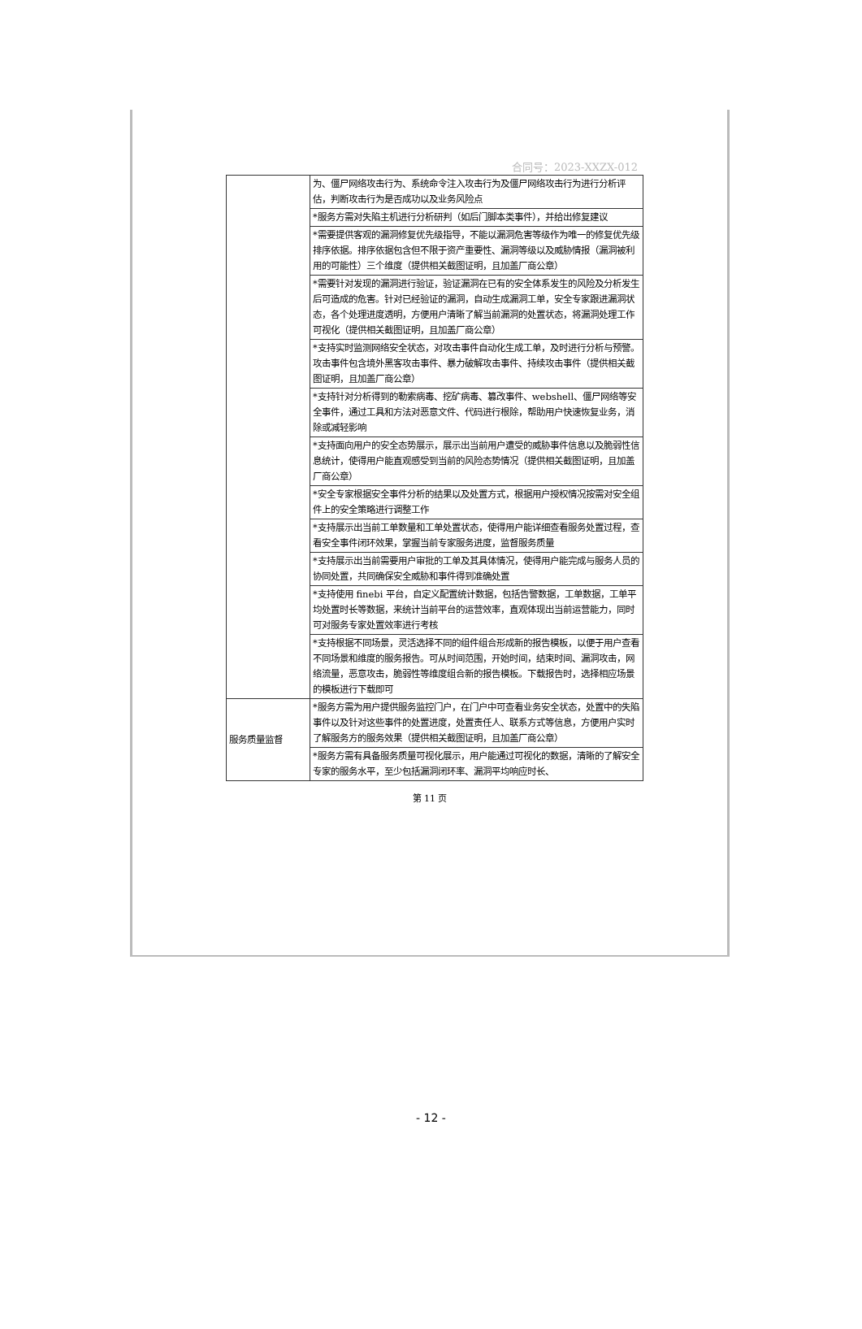合同号：2023-XXZX-012
| | 为、僵尸网络攻击行为、系统命令注入攻击行为及僵尸网络攻击行为进行分析评估，判断攻击行为是否成功以及业务风险点 |
| | *服务方需对失陷主机进行分析研判（如后门脚本类事件），并给出修复建议 |
| | *需要提供客观的漏洞修复优先级指导，不能以漏洞危害等级作为唯一的修复优先级排序依据。排序依据包含但不限于资产重要性、漏洞等级以及威胁情报（漏洞被利用的可能性）三个维度（提供相关截图证明，且加盖厂商公章） |
| | *需要针对发现的漏洞进行验证，验证漏洞在已有的安全体系发生的风险及分析发生后可造成的危害。针对已经验证的漏洞，自动生成漏洞工单，安全专家跟进漏洞状态，各个处理进度透明，方便用户清晰了解当前漏洞的处置状态，将漏洞处理工作可视化（提供相关截图证明，且加盖厂商公章） |
| | *支持实时监测网络安全状态，对攻击事件自动化生成工单，及时进行分析与预警。攻击事件包含境外黑客攻击事件、暴力破解攻击事件、持续攻击事件（提供相关截图证明，且加盖厂商公章） |
| | *支持针对分析得到的勒索病毒、挖矿病毒、篡改事件、webshell、僵尸网络等安全事件，通过工具和方法对恶意文件、代码进行根除，帮助用户快速恢复业务，消除或减轻影响 |
| | *支持面向用户的安全态势展示，展示出当前用户遭受的威胁事件信息以及脆弱性信息统计，使得用户能直观感受到当前的风险态势情况（提供相关截图证明，且加盖厂商公章） |
| | *安全专家根据安全事件分析的结果以及处置方式，根据用户授权情况按需对安全组件上的安全策略进行调整工作 |
| | *支持展示出当前工单数量和工单处置状态，使得用户能详细查看服务处置过程，查看安全事件闭环效果，掌握当前专家服务进度，监督服务质量 |
| | *支持展示出当前需要用户审批的工单及其具体情况，使得用户能完成与服务人员的协同处置，共同确保安全威胁和事件得到准确处置 |
| | *支持使用 finebi 平台，自定义配置统计数据，包括告警数据，工单数据，工单平均处置时长等数据，来统计当前平台的运营效率，直观体现出当前运营能力，同时可对服务专家处置效率进行考核 |
| | *支持根据不同场景，灵活选择不同的组件组合形成新的报告模板，以便于用户查看不同场景和维度的服务报告。可从时间范围，开始时间，结束时间、漏洞攻击，网络流量，恶意攻击，脆弱性等维度组合新的报告模板。下载报告时，选择相应场景的模板进行下载即可 |
| 服务质量监督 | *服务方需为用户提供服务监控门户，在门户中可查看业务安全状态，处置中的失陷事件以及针对这些事件的处置进度，处置责任人、联系方式等信息，方便用户实时了解服务方的服务效果（提供相关截图证明，且加盖厂商公章） |
| | *服务方需有具备服务质量可视化展示，用户能通过可视化的数据，清晰的了解安全专家的服务水平，至少包括漏洞闭环率、漏洞平均响应时长、 |
第 11 页
- 12 -